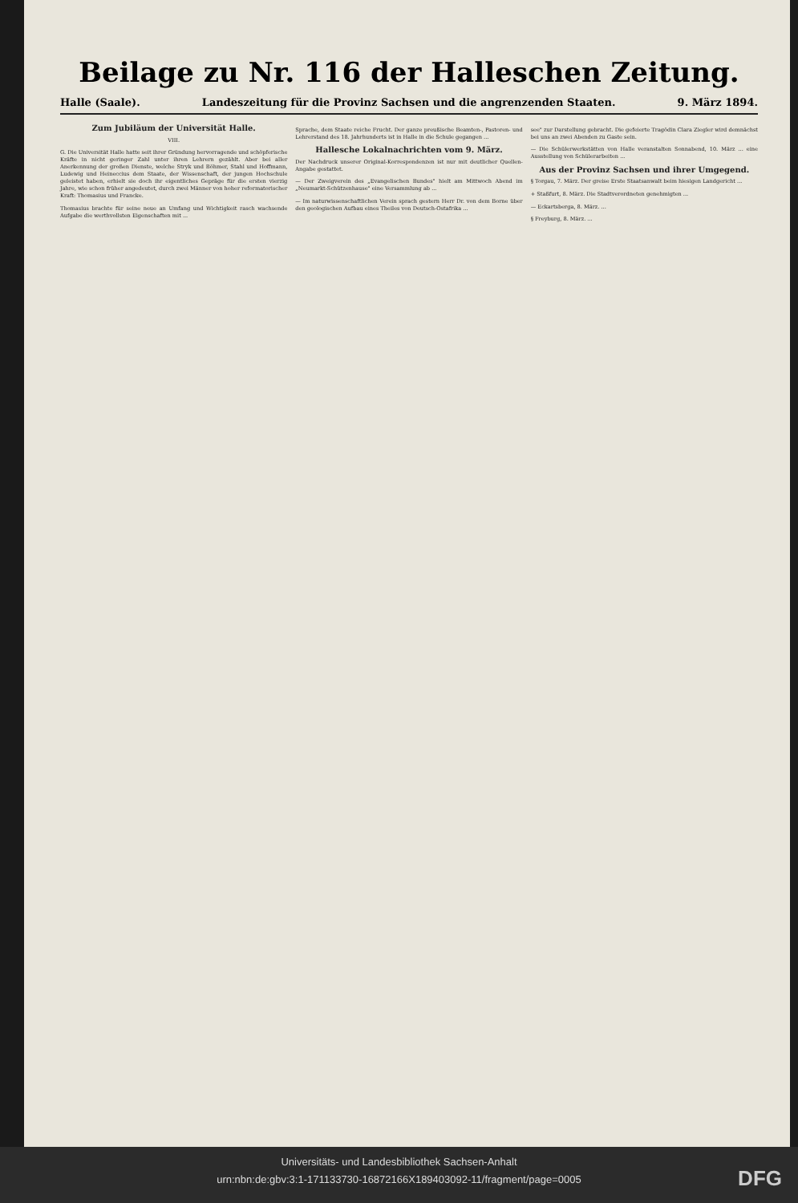Beilage zu Nr. 116 der Halleschen Zeitung.
Halle (Saale). Landeszeitung für die Provinz Sachsen und die angrenzenden Staaten. 9. März 1894.
Zum Jubiläum der Universität Halle.
VIII.
G. Die Universität Halle hatte seit ihrer Gründung hervorragende und schöpferische Kräfte in nicht geringer Zahl unter ihren Lehrern gezählt. Aber bei aller Anerkennung der großen Dienste, welche Stryk und Böhmer, Stahl und Hoffmann, Ludewig und Heineccius dem Staate, der Wissenschaft, der jungen Hochschule geleistet haben, erhielt sie doch ihr eigentliches Gepräge für die ersten vierzig Jahre, wie schon früher angedeutet, durch zwei Männer von hoher reformatorischer Kraft: Thomasius und Francke.
Thomasius brachte für seine neue an Umfang und Wichtigkeit rasch wachsende Aufgabe die werthvollsten Eigenschaften mit ...
Sprache, dem Staate reiche Frucht. Der ganze preußische Beamten-, Pastoren- und Lehrerstand des 18. Jahrhunderts ist in Halle in die Schule gegangen ...
Hallesche Lokalnachrichten vom 9. März.
Der Nachdruck unserer Original-Korrespondenzen ist nur mit deutlicher Quellen-Angabe gestattet.
— Der Zweigverein des „Evangelischen Bundes" hielt am Mittwoch Abend im „Neumarkt-Schützenhause" eine Versammlung ab ...
— Im naturwissenschaftlichen Verein sprach gestern Herr Dr. von dem Borne über den geologischen Aufbau eines Theiles von Deutsch-Ostafrika ...
see" zur Darstellung gebracht. Die gefeierte Tragödin Clara Ziegler wird demnächst bei uns an zwei Abenden zu Gaste sein.
— Die Schülerwerkstätten von Halle veranstalten Sonnabend, 10. März ... eine Ausstellung von Schülerarbeiten ...
Aus der Provinz Sachsen und ihrer Umgegend.
§ Torgau, 7. März. Der greise Erste Staatsanwalt beim hiesigen Landgericht ...
+ Staßfurt, 8. März. Die Stadtverordneten genehmigten ...
— Eckartsberga, 8. März. ...
§ Freyburg, 8. März. ...
Universitäts- und Landesbibliothek Sachsen-Anhalt
urn:nbn:de:gbv:3:1-171133730-16872166X189403092-11/fragment/page=0005
DFG